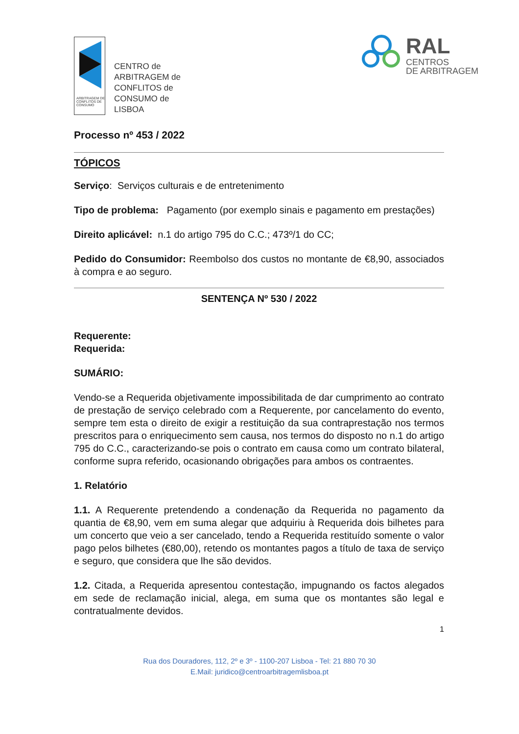ARBITRAGEM DE CONFLITOS DE CONSUMO
CENTRO de
ARBITRAGEM de
CONFLITOS de
CONSUMO de
LISBOA
RAL
CENTROS
DE ARBITRAGEM
Processo nº 453 / 2022
TÓPICOS
Serviço: Serviços culturais e de entretenimento
Tipo de problema: Pagamento (por exemplo sinais e pagamento em prestações)
Direito aplicável: n.1 do artigo 795 do C.C.; 473º/1 do CC;
Pedido do Consumidor: Reembolso dos custos no montante de €8,90, associados à compra e ao seguro.
SENTENÇA Nº 530 / 2022
Requerente:
Requerida:
SUMÁRIO:
Vendo-se a Requerida objetivamente impossibilitada de dar cumprimento ao contrato de prestação de serviço celebrado com a Requerente, por cancelamento do evento, sempre tem esta o direito de exigir a restituição da sua contraprestação nos termos prescritos para o enriquecimento sem causa, nos termos do disposto no n.1 do artigo 795 do C.C., caracterizando-se pois o contrato em causa como um contrato bilateral, conforme supra referido, ocasionando obrigações para ambos os contraentes.
1. Relatório
1.1. A Requerente pretendendo a condenação da Requerida no pagamento da quantia de €8,90, vem em suma alegar que adquiriu à Requerida dois bilhetes para um concerto que veio a ser cancelado, tendo a Requerida restituído somente o valor pago pelos bilhetes (€80,00), retendo os montantes pagos a título de taxa de serviço e seguro, que considera que lhe são devidos.
1.2. Citada, a Requerida apresentou contestação, impugnando os factos alegados em sede de reclamação inicial, alega, em suma que os montantes são legal e contratualmente devidos.
1
Rua dos Douradores, 112, 2º e 3º - 1100-207 Lisboa - Tel: 21 880 70 30
E.Mail: juridico@centroarbitragemlisboa.pt